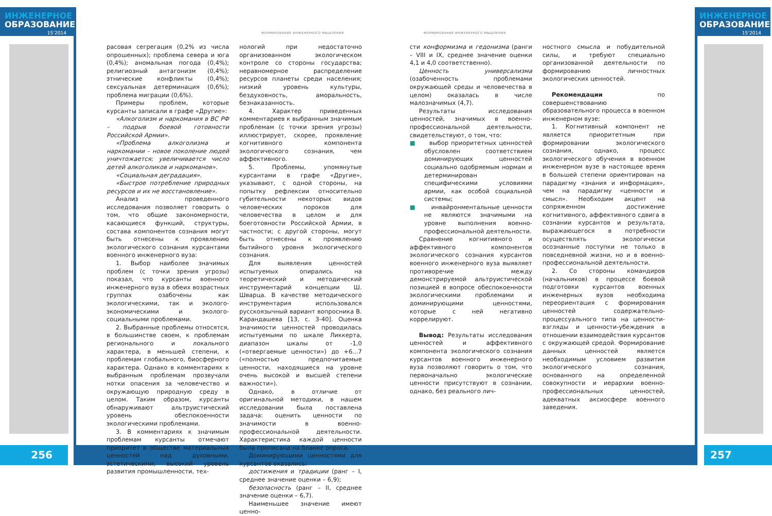ИНЖЕНЕРНОЕ
ОБРАЗОВАНИЕ
15’2014
ИНЖЕНЕРНОЕ
ОБРАЗОВАНИЕ
15’2014
256 257
ФОРМИРОВАНИЕ ИНЖЕНЕРНОГО МЫШЛЕНИЯ
ФОРМИРОВАНИЕ ИНЖЕНЕРНОГО МЫШЛЕНИЯ
расовая сегрегация (0,2% из числа опрошенных); проблема севера и юга (0,4%); аномальная погода (0,4%); религиозный антагонизм (0,4%); этнические конфликты (0,4%); сексуальная детерминация (0,6%); проблема миграции (0,6%).
Примеры проблем, которые курсанты записали в графе «Другие»:
«Алкоголизм и наркомания в ВС РФ – подрыв боевой готовности Российской Армии».
«Проблема алкоголизма и наркомании – новое поколение людей уничтожается; увеличивается число детей алкоголиков и наркоманов».
«Социальная деградация».
«Быстрое потребление природных ресурсов и их не восстановление».
Анализ проведенного исследования позволяет говорить о том, что общие закономерности, касающиеся функций, структуры, состава компонентов сознания могут быть отнесены к проявлению экологического сознания курсантами военного инженерного вуза:
1. Выбор наиболее значимых проблем (с точки зрения угрозы) показал, что курсанты военного инженерного вуза в обеих возрастных группах озабочены как экологическими, так и эколого-экономическими и эколого-социальными проблемами.
2. Выбранные проблемы относятся, в большинстве своем, к проблемам регионального и локального характера, в меньшей степени, к проблемам глобального, биосферного характера. Однако в комментариях к выбранным проблемам прозвучали нотки опасения за человечество и окружающую природную среду в целом. Таким образом, курсанты обнаруживают альтруистический уровень обеспокоенности экологическими проблемами.
3. В комментариях к значимым проблемам курсанты отмечают приоритет в обществе материальных ценностей над духовными, эстетическими; высокий уровень развития промышленности, тех-
нологий при недостаточно организованном экологическом контроле со стороны государства; неравномерное распределение ресурсов планеты среди населения; низкий уровень культуры, бездуховность, аморальность, безнаказанность.
4. Характер приведенных комментариев к выбранным значимым проблемам (с точки зрения угрозы) иллюстрирует, скорее, проявление когнитивного компонента экологического сознания, чем аффективного.
5. Проблемы, упомянутые курсантами в графе «Другие», указывают, с одной стороны, на попытку рефлексии относительно губительности некоторых видов человеческих пороков для человечества в целом и для боеготовности Российской Армии, в частности; с другой стороны, могут быть отнесены к проявлению бытийного уровня экологического сознания.
Для выявления ценностей испытуемых опирались на теоретический и методический инструментарий концепции Ш. Шварца. В качестве методического инструментария использовался русскоязычный вариант вопросника В. Карандашева [13, с. 3-40]. Оценка значимости ценностей проводилась испытуемыми по шкале Ликкерта, диапазон шкалы от -1,0 («отвергаемые ценности») до +6...7 («полностью предпочитаемые ценности, находящиеся на уровне очень высокой и высшей степени важности»).
Однако, в отличие от оригинальной методики, в нашем исследовании была поставлена задача: оценить ценности по значимости в военно-профессиональной деятельности. Характеристика каждой ценности была прописана на бланке опроса.
Доминирующими ценностями для курсантов оказались:
достижения и традиции (ранг – I, среднее значение оценки – 6,9);
безопасность (ранг – II, среднее значение оценки – 6,7).
Наименьшее значение имеют ценно-
сти конформизма и гедонизма (ранги – VIII и IX, среднее значение оценки 4,1 и 4,0 соответственно).
Ценность универсализма (озабоченность проблемами окружающей среды и человечества в целом) оказалась в числе малозначимых (4,7).
Результаты исследования ценностей, значимых в военно-профессиональной деятельности, свидетельствуют, о том, что:
■ выбор приоритетных ценностей обусловлен соответствием доминирующих ценностей социально одобряемым нормам и детерминирован специфическими условиями армии, как особой социальной системы;
■ инвайронментальные ценности не являются значимыми на уровне выполнения военно-профессиональной деятельности.
Сравнение когнитивного и аффективного компонентов экологического сознания курсантов военного инженерного вуза выявляет противоречие между демонстрируемой альтруистической позицией в вопросе обеспокоенности экологическими проблемами и доминирующими ценностями, которые с ней негативно коррелируют.
Вывод: Результаты исследования ценностей и аффективного компонента экологического сознания курсантов военного инженерного вуза позволяют говорить о том, что первоначально экологические ценности присутствуют в сознании, однако, без реального лич-
ностного смысла и побудительной силы, и требуют специально организованной деятельности по формированию личностных экологических ценностей.
Рекомендации по совершенствованию образовательного процесса в военном инженерном вузе:
1. Когнитивный компонент не является приоритетным при формировании экологического сознания, однако, процесс экологического обучения в военном инженерном вузе в настоящее время в большей степени ориентирован на парадигму «знания и информация», чем на парадигму «ценности и смысл». Необходим акцент на сопряженном достижение когнитивного, аффективного сдвига в сознании курсантов и результата, выражающегося в потребности осуществлять экологически осознанные поступки не только в повседневной жизни, но и в военно-профессиональной деятельности.
2. Со стороны командиров (начальников) в процессе боевой подготовки курсантов военных инженерных вузов необходима переориентация с формирования ценностей содержательно-процессуального типа на ценности-взгляды и ценности-убеждения в отношении взаимодействия курсантов с окружающей средой. Формирование данных ценностей является необходимым условием развития экологического сознания, основанного на определенной совокупности и иерархии военно-профессиональных ценностей, адекватных аксиосфере военного заведения.